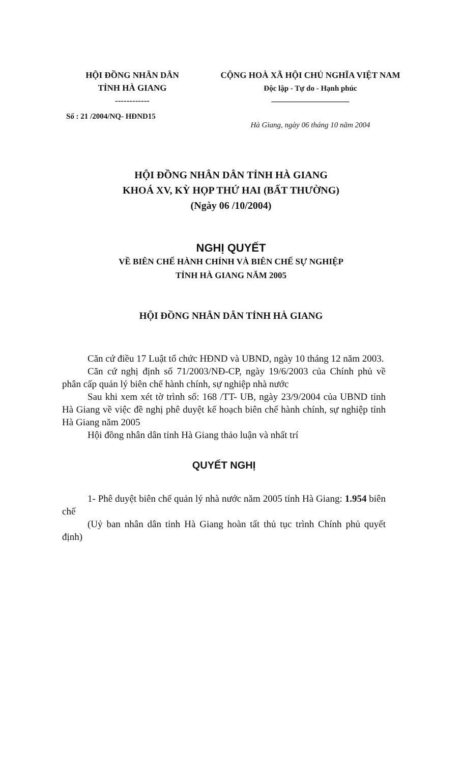HỘI ĐỒNG NHÂN DÂN
TỈNH HÀ GIANG
------------
Số : 21 /2004/NQ- HĐND15
CỘNG HOÀ XÃ HỘI CHỦ NGHĨA VIỆT NAM
Độc lập - Tự do - Hạnh phúc
―――――――――
Hà Giang, ngày 06 tháng 10 năm 2004
HỘI ĐỒNG NHÂN DÂN TỈNH HÀ GIANG
KHOÁ XV, KỲ HỌP THỨ HAI (BẤT THƯỜNG)
(Ngày 06 /10/2004)
NGHỊ QUYẾT
VỀ BIÊN CHẾ HÀNH CHÍNH VÀ BIÊN CHẾ SỰ NGHIỆP
TỈNH HÀ GIANG NĂM 2005
HỘI ĐỒNG NHÂN DÂN TỈNH HÀ GIANG
Căn cứ điều 17 Luật tổ chức HĐND và UBND, ngày 10 tháng 12 năm 2003.
Căn cứ nghị định số 71/2003/NĐ-CP, ngày 19/6/2003 của Chính phủ về phân cấp quản lý biên chế hành chính, sự nghiệp nhà nước
Sau khi xem xét tờ trình số: 168 /TT- UB, ngày 23/9/2004 của UBND tỉnh Hà Giang về việc đề nghị phê duyệt kế hoạch biên chế hành chính, sự nghiệp tỉnh Hà Giang năm 2005
Hội đồng nhân dân tỉnh Hà Giang thảo luận và nhất trí
QUYẾT NGHỊ
1- Phê duyệt biên chế quản lý nhà nước năm 2005 tỉnh Hà Giang: 1.954 biên chế
(Uỷ ban nhân dân tỉnh Hà Giang hoàn tất thủ tục trình Chính phủ quyết định)